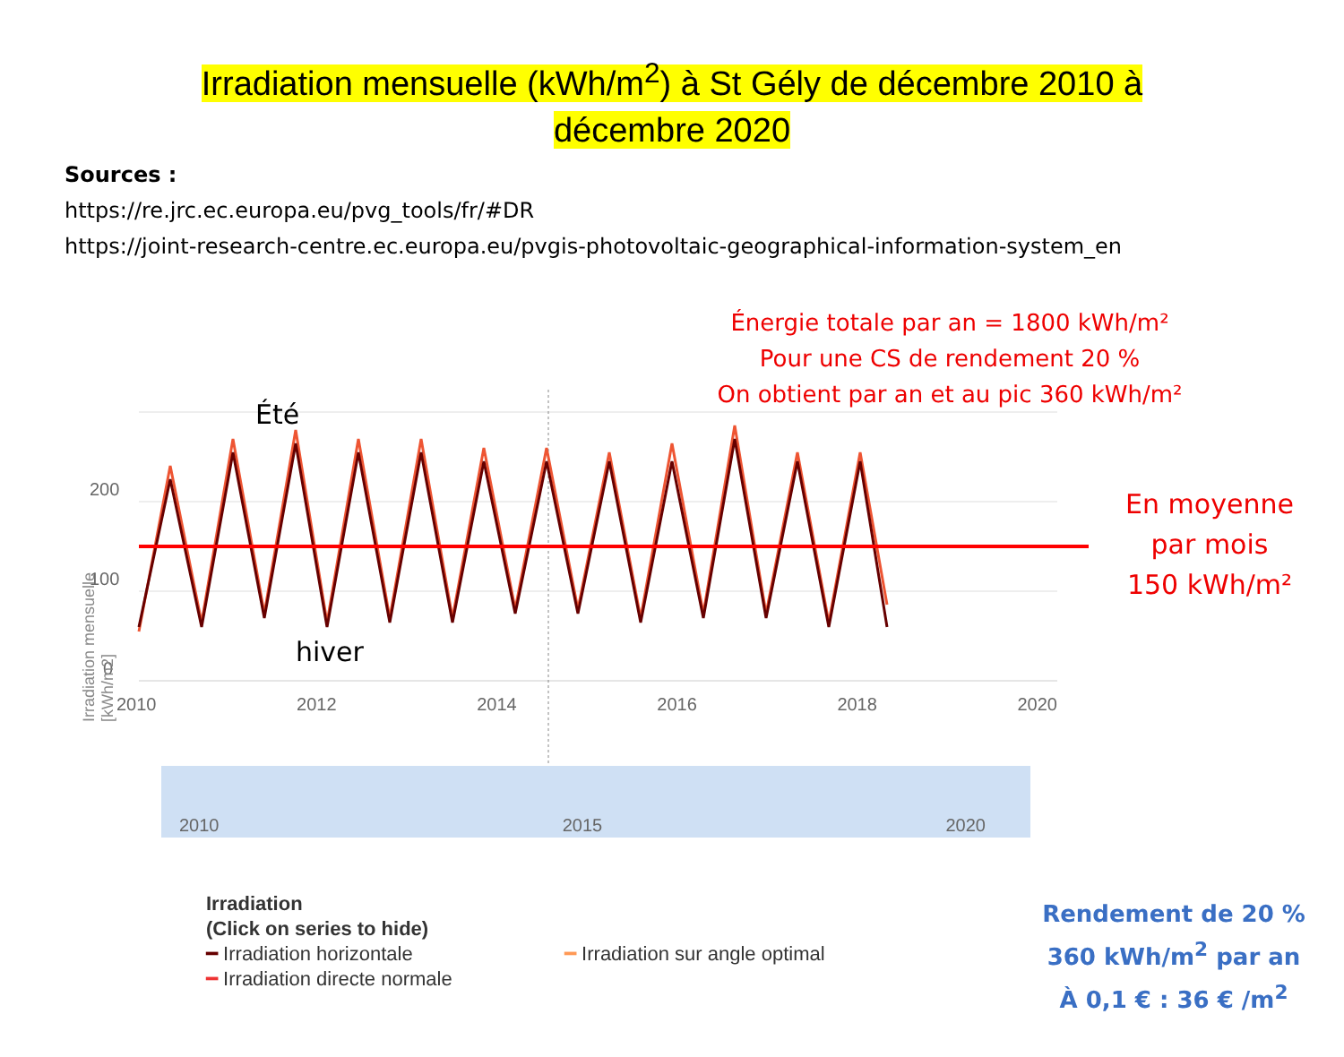Irradiation mensuelle (kWh/m<sup>2</sup>) à St Gély de décembre 2010 à
décembre 2020
Sources :
https://re.jrc.ec.europa.eu/pvg_tools/fr/#DR
https://joint-research-centre.ec.europa.eu/pvgis-photovoltaic-geographical-information-system_en
Énergie totale par an = 1800 kWh/m²
Pour une CS de rendement 20 %
On obtient par an et au pic 360 kWh/m²
En moyenne
par mois
150 kWh/m²
Été
hiver
200
100
0
2010 2012 2014 2016 2018 2020
2010 2015 2020
Irradiation
(Click on series to hide)
━ Irradiation horizontale
━ Irradiation directe normale
━ Irradiation sur angle optimal
Irradiation mensuelle [kWh/m2]
Rendement de 20 %
360 kWh/m<sup>2</sup> par an
À 0,1 € : 36 € /m<sup>2</sup>